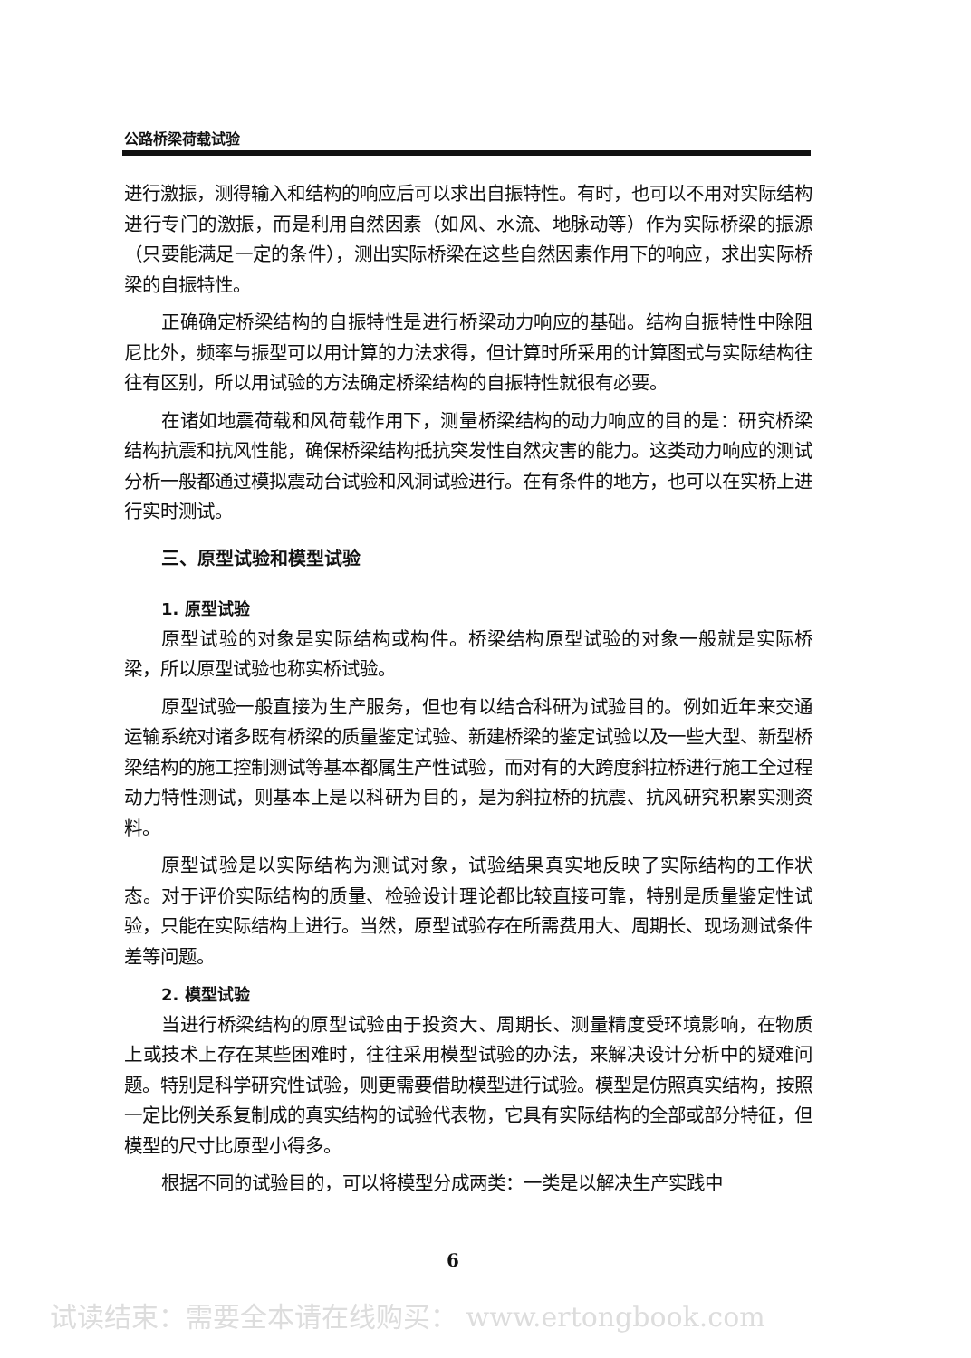公路桥梁荷载试验
进行激振，测得输入和结构的响应后可以求出自振特性。有时，也可以不用对实际结构进行专门的激振，而是利用自然因素（如风、水流、地脉动等）作为实际桥梁的振源（只要能满足一定的条件），测出实际桥梁在这些自然因素作用下的响应，求出实际桥梁的自振特性。
正确确定桥梁结构的自振特性是进行桥梁动力响应的基础。结构自振特性中除阻尼比外，频率与振型可以用计算的力法求得，但计算时所采用的计算图式与实际结构往往有区别，所以用试验的方法确定桥梁结构的自振特性就很有必要。
在诸如地震荷载和风荷载作用下，测量桥梁结构的动力响应的目的是：研究桥梁结构抗震和抗风性能，确保桥梁结构抵抗突发性自然灾害的能力。这类动力响应的测试分析一般都通过模拟震动台试验和风洞试验进行。在有条件的地方，也可以在实桥上进行实时测试。
三、原型试验和模型试验
1. 原型试验
原型试验的对象是实际结构或构件。桥梁结构原型试验的对象一般就是实际桥梁，所以原型试验也称实桥试验。
原型试验一般直接为生产服务，但也有以结合科研为试验目的。例如近年来交通运输系统对诸多既有桥梁的质量鉴定试验、新建桥梁的鉴定试验以及一些大型、新型桥梁结构的施工控制测试等基本都属生产性试验，而对有的大跨度斜拉桥进行施工全过程动力特性测试，则基本上是以科研为目的，是为斜拉桥的抗震、抗风研究积累实测资料。
原型试验是以实际结构为测试对象，试验结果真实地反映了实际结构的工作状态。对于评价实际结构的质量、检验设计理论都比较直接可靠，特别是质量鉴定性试验，只能在实际结构上进行。当然，原型试验存在所需费用大、周期长、现场测试条件差等问题。
2. 模型试验
当进行桥梁结构的原型试验由于投资大、周期长、测量精度受环境影响，在物质上或技术上存在某些困难时，往往采用模型试验的办法，来解决设计分析中的疑难问题。特别是科学研究性试验，则更需要借助模型进行试验。模型是仿照真实结构，按照一定比例关系复制成的真实结构的试验代表物，它具有实际结构的全部或部分特征，但模型的尺寸比原型小得多。
根据不同的试验目的，可以将模型分成两类：一类是以解决生产实践中
6
试读结束：需要全本请在线购买： www.ertongbook.com